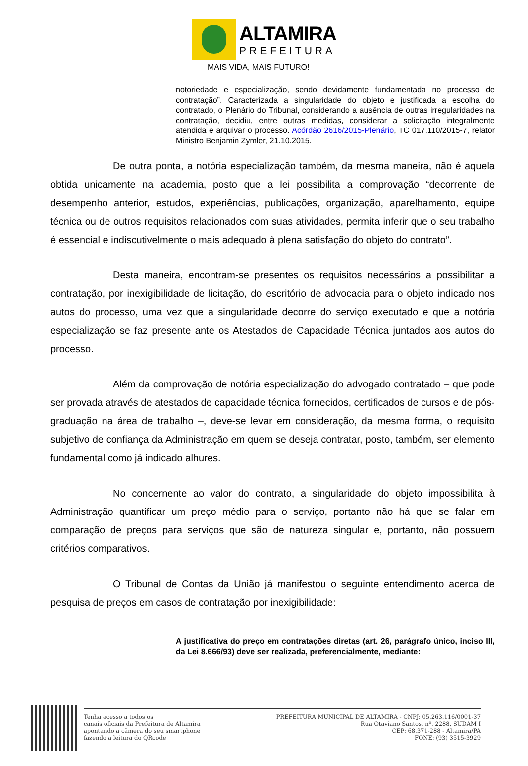ALTAMIRA
PREFEITURA
MAIS VIDA, MAIS FUTURO!
notoriedade e especialização, sendo devidamente fundamentada no processo de contratação”. Caracterizada a singularidade do objeto e justificada a escolha do contratado, o Plenário do Tribunal, considerando a ausência de outras irregularidades na contratação, decidiu, entre outras medidas, considerar a solicitação integralmente atendida e arquivar o processo. Acórdão 2616/2015-Plenário, TC 017.110/2015-7, relator Ministro Benjamin Zymler, 21.10.2015.
De outra ponta, a notória especialização também, da mesma maneira, não é aquela obtida unicamente na academia, posto que a lei possibilita a comprovação “decorrente de desempenho anterior, estudos, experiências, publicações, organização, aparelhamento, equipe técnica ou de outros requisitos relacionados com suas atividades, permita inferir que o seu trabalho é essencial e indiscutivelmente o mais adequado à plena satisfação do objeto do contrato”.
Desta maneira, encontram-se presentes os requisitos necessários a possibilitar a contratação, por inexigibilidade de licitação, do escritório de advocacia para o objeto indicado nos autos do processo, uma vez que a singularidade decorre do serviço executado e que a notória especialização se faz presente ante os Atestados de Capacidade Técnica juntados aos autos do processo.
Além da comprovação de notória especialização do advogado contratado – que pode ser provada através de atestados de capacidade técnica fornecidos, certificados de cursos e de pós-graduação na área de trabalho –, deve-se levar em consideração, da mesma forma, o requisito subjetivo de confiança da Administração em quem se deseja contratar, posto, também, ser elemento fundamental como já indicado alhures.
No concernente ao valor do contrato, a singularidade do objeto impossibilita à Administração quantificar um preço médio para o serviço, portanto não há que se falar em comparação de preços para serviços que são de natureza singular e, portanto, não possuem critérios comparativos.
O Tribunal de Contas da União já manifestou o seguinte entendimento acerca de pesquisa de preços em casos de contratação por inexigibilidade:
A justificativa do preço em contratações diretas (art. 26, parágrafo único, inciso III, da Lei 8.666/93) deve ser realizada, preferencialmente, mediante:
Tenha acesso a todos os
canais oficiais da Prefeitura de Altamira
apontando a câmera do seu smartphone
fazendo a leitura do QRcode
PREFEITURA MUNICIPAL DE ALTAMIRA - CNPJ: 05.263.116/0001-37
Rua Otaviano Santos, nº. 2288, SUDAM I
CEP: 68.371-288 - Altamira/PA
FONE: (93) 3515-3929